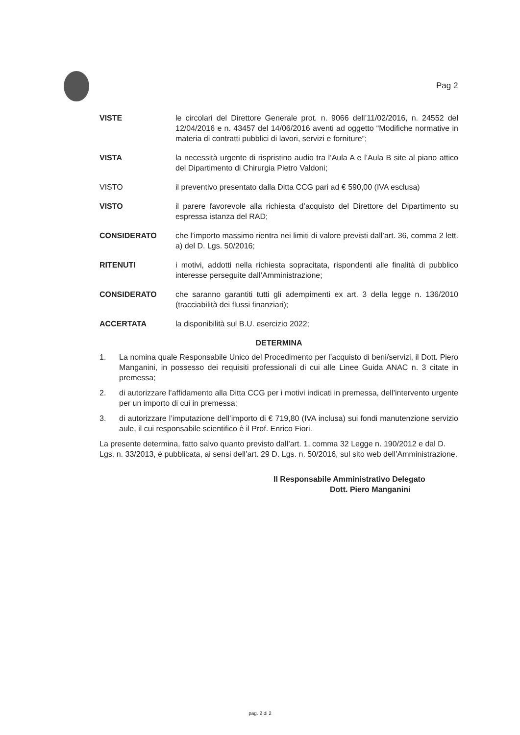Pag 2
VISTE le circolari del Direttore Generale prot. n. 9066 dell’11/02/2016, n. 24552 del 12/04/2016 e n. 43457 del 14/06/2016 aventi ad oggetto “Modifiche normative in materia di contratti pubblici di lavori, servizi e forniture”;
VISTA la necessità urgente di rispristino audio tra l’Aula A e l’Aula B site al piano attico del Dipartimento di Chirurgia Pietro Valdoni;
VISTO il preventivo presentato dalla Ditta CCG pari ad € 590,00 (IVA esclusa)
VISTO il parere favorevole alla richiesta d’acquisto del Direttore del Dipartimento su espressa istanza del RAD;
CONSIDERATO che l’importo massimo rientra nei limiti di valore previsti dall’art. 36, comma 2 lett. a) del D. Lgs. 50/2016;
RITENUTI i motivi, addotti nella richiesta sopracitata, rispondenti alle finalità di pubblico interesse perseguite dall’Amministrazione;
CONSIDERATO che saranno garantiti tutti gli adempimenti ex art. 3 della legge n. 136/2010 (tracciabilità dei flussi finanziari);
ACCERTATA la disponibilità sul B.U. esercizio 2022;
DETERMINA
1. La nomina quale Responsabile Unico del Procedimento per l’acquisto di beni/servizi, il Dott. Piero Manganini, in possesso dei requisiti professionali di cui alle Linee Guida ANAC n. 3 citate in premessa;
2. di autorizzare l’affidamento alla Ditta CCG per i motivi indicati in premessa, dell’intervento urgente per un importo di cui in premessa;
3. di autorizzare l’imputazione dell’importo di € 719,80 (IVA inclusa) sui fondi manutenzione servizio aule, il cui responsabile scientifico è il Prof. Enrico Fiori.
La presente determina, fatto salvo quanto previsto dall’art. 1, comma 32 Legge n. 190/2012 e dal D. Lgs. n. 33/2013, è pubblicata, ai sensi dell’art. 29 D. Lgs. n. 50/2016, sul sito web dell’Amministrazione.
Il Responsabile Amministrativo Delegato
Dott. Piero Manganini
pag. 2 di 2